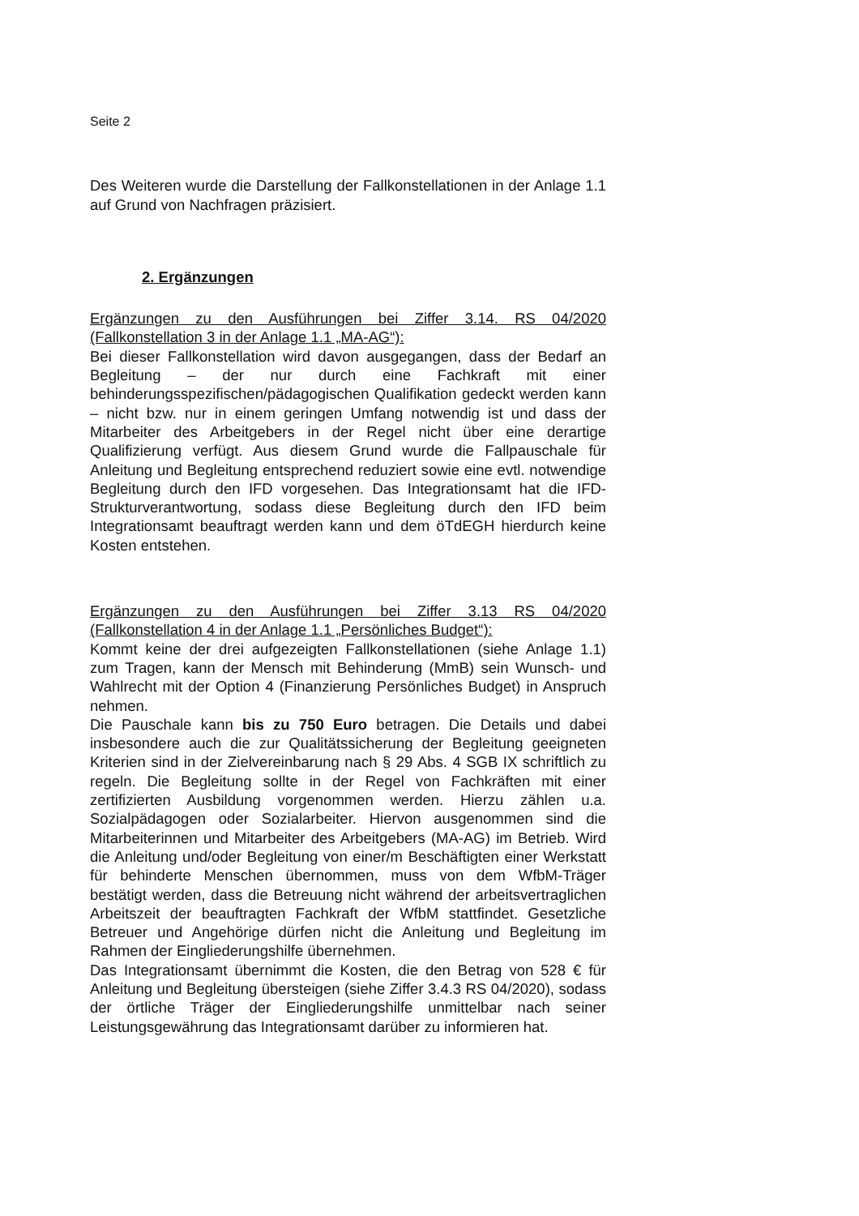Seite 2
Des Weiteren wurde die Darstellung der Fallkonstellationen in der Anlage 1.1 auf Grund von Nachfragen präzisiert.
2. Ergänzungen
Ergänzungen zu den Ausführungen bei Ziffer 3.14. RS 04/2020 (Fallkonstellation 3 in der Anlage 1.1 „MA-AG“):
Bei dieser Fallkonstellation wird davon ausgegangen, dass der Bedarf an Beglei­tung – der nur durch eine Fachkraft mit einer behinderungsspezifischen/pädagogi­schen Qualifikation gedeckt werden kann – nicht bzw. nur in einem geringen Um­fang notwendig ist und dass der Mitarbeiter des Arbeitgebers in der Regel nicht über eine derartige Qualifizierung verfügt. Aus diesem Grund wurde die Fallpau­schale für Anleitung und Begleitung entsprechend reduziert sowie eine evtl. not­wendige Begleitung durch den IFD vorgesehen. Das Integrationsamt hat die IFD-Strukturverantwortung, sodass diese Begleitung durch den IFD beim Integrations­amt beauftragt werden kann und dem öTdEGH hierdurch keine Kosten entstehen.
Ergänzungen zu den Ausführungen bei Ziffer 3.13 RS 04/2020 (Fallkonstellation 4 in der Anlage 1.1 „Persönliches Budget“):
Kommt keine der drei aufgezeigten Fallkonstellationen (siehe Anlage 1.1) zum Tra­gen, kann der Mensch mit Behinderung (MmB) sein Wunsch- und Wahlrecht mit der Option 4 (Finanzierung Persönliches Budget) in Anspruch nehmen.
Die Pauschale kann bis zu 750 Euro betragen. Die Details und dabei insbeson­dere auch die zur Qualitätssicherung der Begleitung geeigneten Kriterien sind in der Zielvereinbarung nach § 29 Abs. 4 SGB IX schriftlich zu regeln. Die Begleitung sollte in der Regel von Fachkräften mit einer zertifizierten Ausbildung vorgenom­men werden. Hierzu zählen u.a. Sozialpädagogen oder Sozialarbeiter. Hiervon ausgenommen sind die Mitarbeiterinnen und Mitarbeiter des Arbeitgebers (MA-AG) im Betrieb. Wird die Anleitung und/oder Begleitung von einer/m Beschäftigten einer Werkstatt für behinderte Menschen übernommen, muss von dem WfbM-Trä­ger bestätigt werden, dass die Betreuung nicht während der arbeitsvertraglichen Arbeitszeit der beauftragten Fachkraft der WfbM stattfindet. Gesetzliche Betreuer und Angehörige dürfen nicht die Anleitung und Begleitung im Rahmen der Einglie­derungshilfe übernehmen.
Das Integrationsamt übernimmt die Kosten, die den Betrag von 528 € für Anleitung und Begleitung übersteigen (siehe Ziffer 3.4.3 RS 04/2020), sodass der örtliche Träger der Eingliederungshilfe unmittelbar nach seiner Leistungsgewährung das Integrationsamt darüber zu informieren hat.